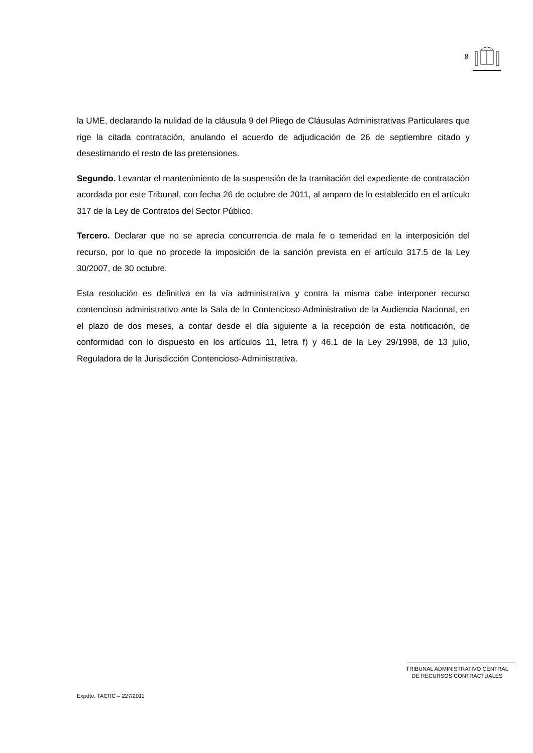8
la UME, declarando la nulidad de la cláusula 9 del Pliego de Cláusulas Administrativas Particulares que rige la citada contratación, anulando el acuerdo de adjudicación de 26 de septiembre citado y desestimando el resto de las pretensiones.
Segundo. Levantar el mantenimiento de la suspensión de la tramitación del expediente de contratación acordada por este Tribunal, con fecha 26 de octubre de 2011, al amparo de lo establecido en el artículo 317 de la Ley de Contratos del Sector Público.
Tercero. Declarar que no se aprecia concurrencia de mala fe o temeridad en la interposición del recurso, por lo que no procede la imposición de la sanción prevista en el artículo 317.5 de la Ley 30/2007, de 30 octubre.
Esta resolución es definitiva en la vía administrativa y contra la misma cabe interponer recurso contencioso administrativo ante la Sala de lo Contencioso-Administrativo de la Audiencia Nacional, en el plazo de dos meses, a contar desde el día siguiente a la recepción de esta notificación, de conformidad con lo dispuesto en los artículos 11, letra f) y 46.1 de la Ley 29/1998, de 13 julio, Reguladora de la Jurisdicción Contencioso-Administrativa.
TRIBUNAL ADMINISTRATIVO CENTRAL
DE RECURSOS CONTRACTUALES
Expdte. TACRC – 227/2011